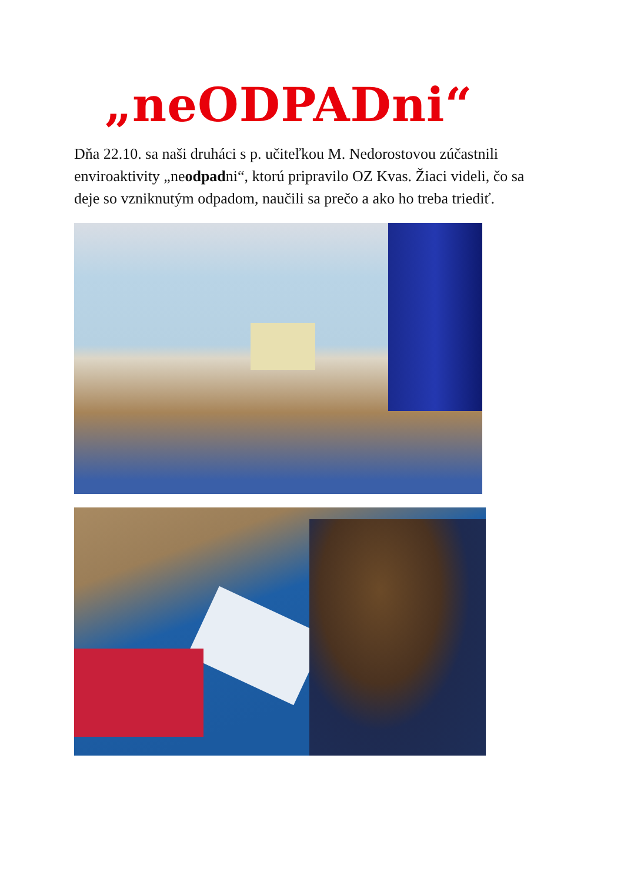„neODPADni“
Dňa 22.10. sa naši druháci s p. učiteľkou M. Nedorostovou zúčastnili enviroaktivity „neodpadni“, ktorú pripravilo OZ Kvas. Žiaci videli, čo sa deje so vzniknutým odpadom, naučili sa prečo a ako ho treba triediť.